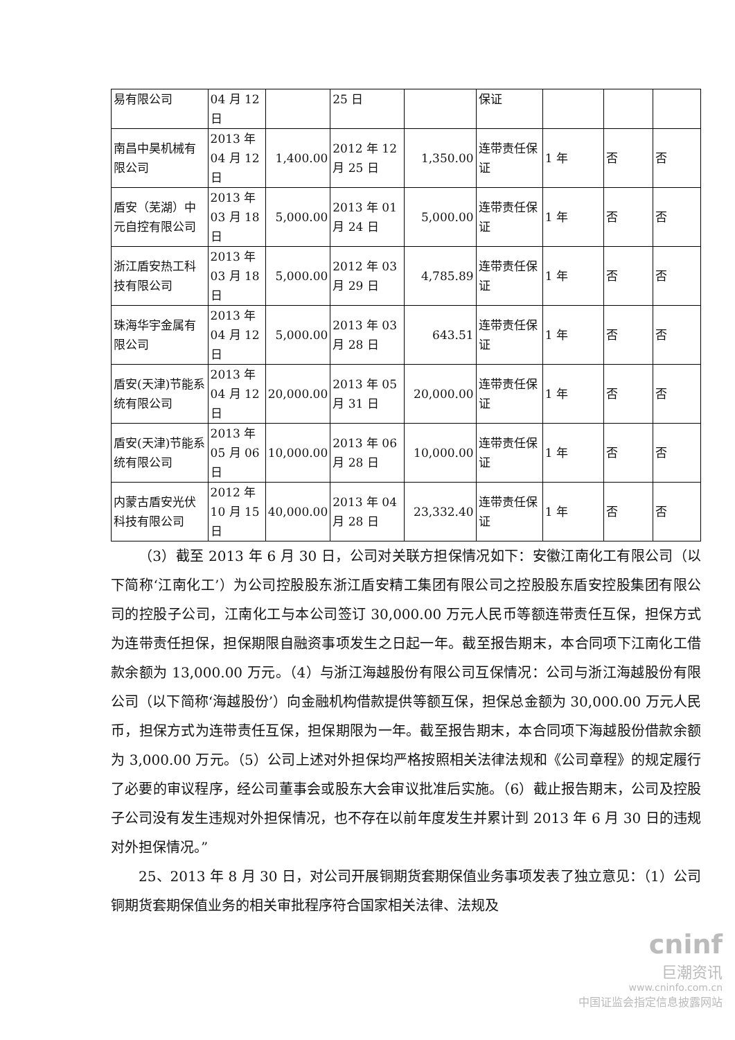| 易有限公司 | 04 月 12 日 | | 25 日 | | 保证 | | | |
| 南昌中昊机械有限公司 | 2013 年 04 月 12 日 | 1,400.00 | 2012 年 12 月 25 日 | 1,350.00 | 连带责任保证 | 1 年 | 否 | 否 |
| 盾安（芜湖）中元自控有限公司 | 2013 年 03 月 18 日 | 5,000.00 | 2013 年 01 月 24 日 | 5,000.00 | 连带责任保证 | 1 年 | 否 | 否 |
| 浙江盾安热工科技有限公司 | 2013 年 03 月 18 日 | 5,000.00 | 2012 年 03 月 29 日 | 4,785.89 | 连带责任保证 | 1 年 | 否 | 否 |
| 珠海华宇金属有限公司 | 2013 年 04 月 12 日 | 5,000.00 | 2013 年 03 月 28 日 | 643.51 | 连带责任保证 | 1 年 | 否 | 否 |
| 盾安(天津)节能系统有限公司 | 2013 年 04 月 12 日 | 20,000.00 | 2013 年 05 月 31 日 | 20,000.00 | 连带责任保证 | 1 年 | 否 | 否 |
| 盾安(天津)节能系统有限公司 | 2013 年 05 月 06 日 | 10,000.00 | 2013 年 06 月 28 日 | 10,000.00 | 连带责任保证 | 1 年 | 否 | 否 |
| 内蒙古盾安光伏科技有限公司 | 2012 年 10 月 15 日 | 40,000.00 | 2013 年 04 月 28 日 | 23,332.40 | 连带责任保证 | 1 年 | 否 | 否 |
（3）截至 2013 年 6 月 30 日，公司对关联方担保情况如下：安徽江南化工有限公司（以下简称‘江南化工’）为公司控股股东浙江盾安精工集团有限公司之控股股东盾安控股集团有限公司的控股子公司，江南化工与本公司签订 30,000.00 万元人民币等额连带责任互保，担保方式为连带责任担保，担保期限自融资事项发生之日起一年。截至报告期末，本合同项下江南化工借款余额为 13,000.00 万元。（4）与浙江海越股份有限公司互保情况：公司与浙江海越股份有限公司（以下简称‘海越股份’）向金融机构借款提供等额互保，担保总金额为 30,000.00 万元人民币，担保方式为连带责任互保，担保期限为一年。截至报告期末，本合同项下海越股份借款余额为 3,000.00 万元。（5）公司上述对外担保均严格按照相关法律法规和《公司章程》的规定履行了必要的审议程序，经公司董事会或股东大会审议批准后实施。（6）截止报告期末，公司及控股子公司没有发生违规对外担保情况，也不存在以前年度发生并累计到 2013 年 6 月 30 日的违规对外担保情况。”
25、2013 年 8 月 30 日，对公司开展铜期货套期保值业务事项发表了独立意见：（1）公司铜期货套期保值业务的相关审批程序符合国家相关法律、法规及
cninf
巨潮资讯
www.cninfo.com.cn
中国证监会指定信息披露网站